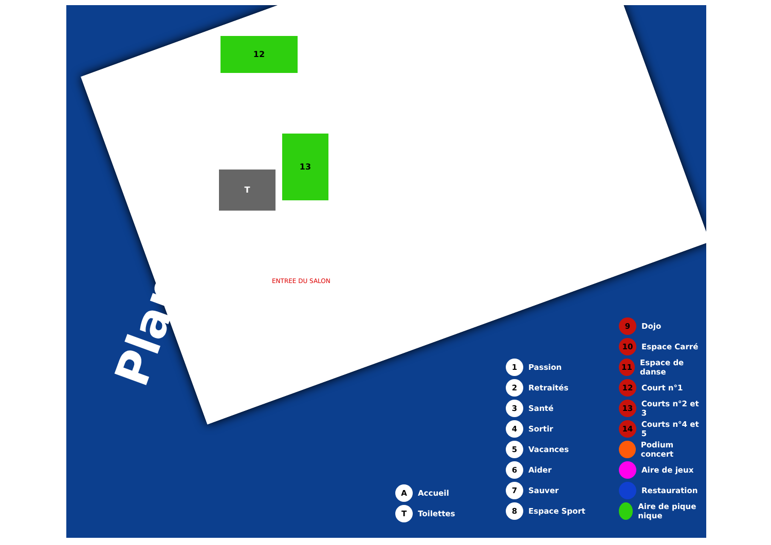12
T
13
ENTREE DU SALON
Plan
A Accueil
T Toilettes
1 Passion
2 Retraités
3 Santé
4 Sortir
5 Vacances
6 Aider
7 Sauver
8 Espace Sport
9 Dojo
10 Espace Carré
11 Espace de danse
12 Court n°1
13 Courts n°2 et 3
14 Courts n°4 et 5
Podium concert
Aire de jeux
Restauration
Aire de pique nique